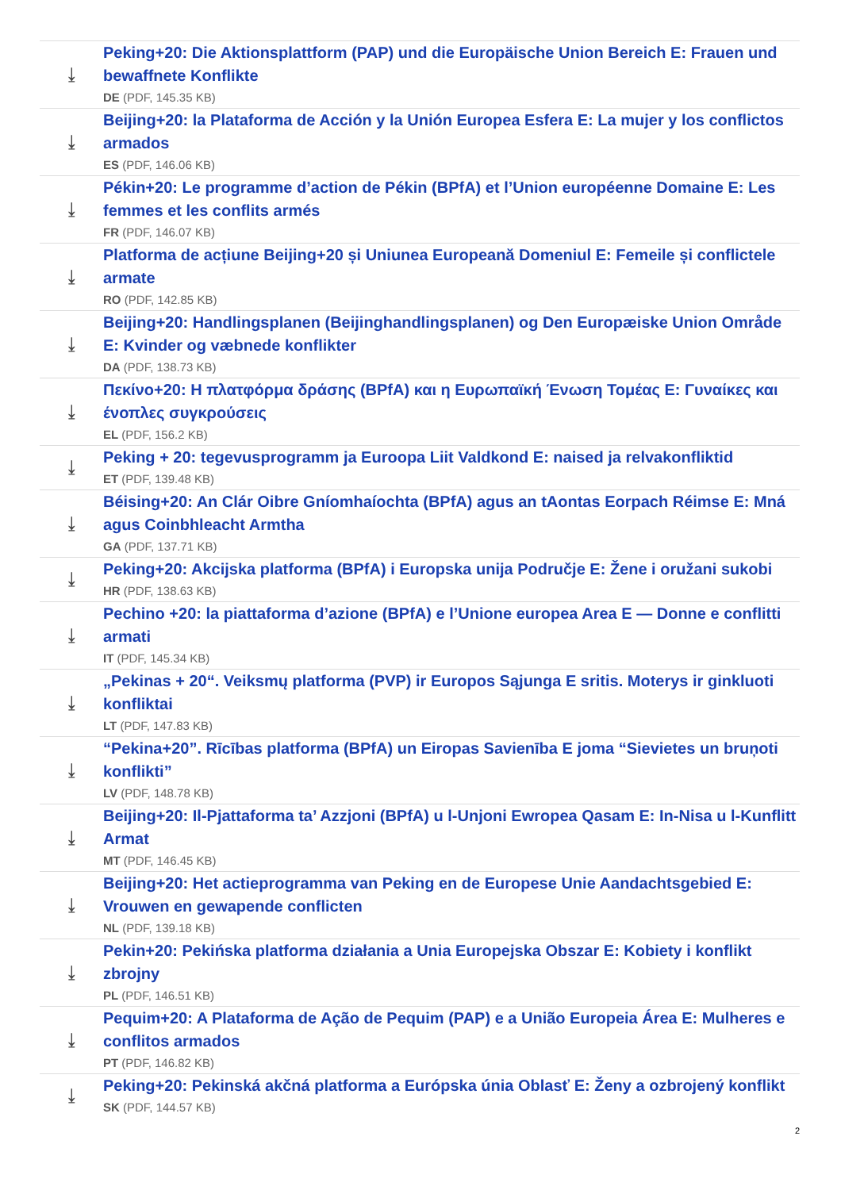⤓
Peking+20: Die Aktionsplattform (PAP) und die Europäische Union Bereich E: Frauen und bewaffnete Konflikte
DE (PDF, 145.35 KB)
⤓
Beijing+20: la Plataforma de Acción y la Unión Europea Esfera E: La mujer y los conflictos armados
ES (PDF, 146.06 KB)
⤓
Pékin+20: Le programme d’action de Pékin (BPfA) et l’Union européenne Domaine E: Les femmes et les conflits armés
FR (PDF, 146.07 KB)
⤓
Platforma de acțiune Beijing+20 și Uniunea Europeană Domeniul E: Femeile și conflictele armate
RO (PDF, 142.85 KB)
⤓
Beijing+20: Handlingsplanen (Beijinghandlingsplanen) og Den Europæiske Union Område E: Kvinder og væbnede konflikter
DA (PDF, 138.73 KB)
⤓
Πεκίνο+20: Η πλατφόρμα δράσης (BPfA) και η Ευρωπαϊκή Ένωση Τομέας Ε: Γυναίκες και ένοπλες συγκρούσεις
EL (PDF, 156.2 KB)
⤓
Peking + 20: tegevusprogramm ja Euroopa Liit Valdkond E: naised ja relvakonfliktid
ET (PDF, 139.48 KB)
⤓
Béising+20: An Clár Oibre Gníomhaíochta (BPfA) agus an tAontas Eorpach Réimse E: Mná agus Coinbhleacht Armtha
GA (PDF, 137.71 KB)
⤓
Peking+20: Akcijska platforma (BPfA) i Europska unija Područje E: Žene i oružani sukobi
HR (PDF, 138.63 KB)
⤓
Pechino +20: la piattaforma d’azione (BPfA) e l’Unione europea Area E — Donne e conflitti armati
IT (PDF, 145.34 KB)
⤓
„Pekinas + 20“. Veiksmų platforma (PVP) ir Europos Sąjunga E sritis. Moterys ir ginkluoti konfliktai
LT (PDF, 147.83 KB)
⤓
“Pekina+20”. Rīcības platforma (BPfA) un Eiropas Savienība E joma “Sievietes un bruņoti konflikti”
LV (PDF, 148.78 KB)
⤓
Beijing+20: Il-Pjattaforma ta’ Azzjoni (BPfA) u l-Unjoni Ewropea Qasam E: In-Nisa u l-Kunflitt Armat
MT (PDF, 146.45 KB)
⤓
Beijing+20: Het actieprogramma van Peking en de Europese Unie Aandachtsgebied E: Vrouwen en gewapende conflicten
NL (PDF, 139.18 KB)
⤓
Pekin+20: Pekińska platforma działania a Unia Europejska Obszar E: Kobiety i konflikt zbrojny
PL (PDF, 146.51 KB)
⤓
Pequim+20: A Plataforma de Ação de Pequim (PAP) e a União Europeia Área E: Mulheres e conflitos armados
PT (PDF, 146.82 KB)
⤓
Peking+20: Pekinská akčná platforma a Európska únia Oblasť E: Ženy a ozbrojený konflikt
SK (PDF, 144.57 KB)
2